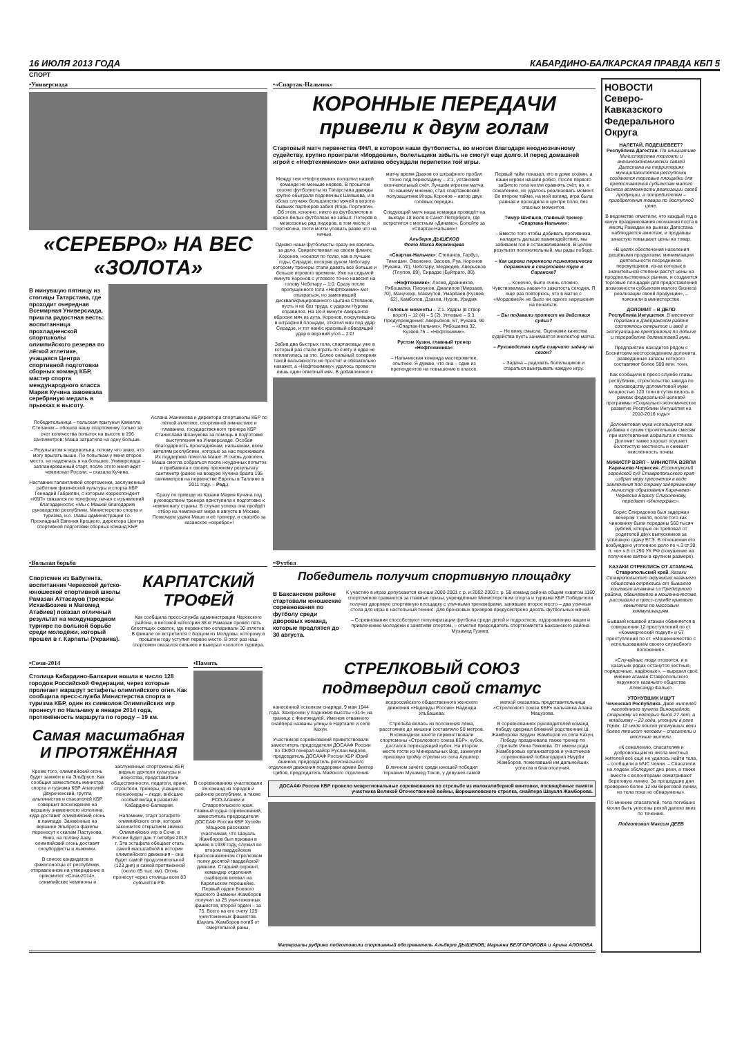16 ИЮЛЯ 2013 ГОДА КАБАРДИНО-БАЛКАРСКАЯ ПРАВДА КБП 5
СПОРТ
•Универсиада
«СЕРЕБРО» НА ВЕС «ЗОЛОТА»
В минувшую пятницу из столицы Татарстана, где проходит очередная Всемирная Универсиада, пришла радостная весть: воспитанница прохладненской спортшколы олимпийского резерва по лёгкой атлетике, учащаяся Центра спортивной подготовки сборных команд КБР, мастер спорта международного класса Мария Кучина завоевала серебряную медаль в прыжках в высоту.
Победительница – польская прыгунья Камилла Степанюк – обошла нашу спортсменку только за счет количества попыток на высоте в 196 сантиметров: Маша затратила на одну больше.
– Результатом я недовольна, потому что знаю, что могу прыгать выше. По попыткам у меня второе место, но надеялась я на большее. Универсиада – запланированный старт, после этого меня ждёт чемпионат России, – сказала Кучина.
Наставник талантливой спортсменки, заслуженный работник физической культуры и спорта КБР Геннадий Габрилян, с которым корреспондент «КБП» связался по телефону, начал с изъявлений благодарности: «Мы с Машей благодарим руководство республики, Министерство спорта и туризма, и.о. главы администрации г.о. Прохладный Евгения Крецкого, директора Центра спортивной подготовки сборных команд КБР Аслана Жанимова и директора спортшколы КБР по лёгкой атлетике, спортивной гимнастике и плаванию, государственного тренера КБР Станислава Шханукова за помощь в подготовке выступления на Универсиаде. Особая благодарность прохладнянам, нальчанам, всем жителям республики, которые за нас переживали. Их поддержка помогла Маше. Я очень доволен, Маша смогла собраться после неудачных попыток и прибавила к своему прежнему результату сантиметр (ранее на воздухе Кучина брала 195 сантиметров на первенстве Европы в Таллине в 2011 году. – Ред.).
Сразу по приезде из Казани Мария Кучина под руководством тренера приступила к подготовке к чемпионату страны. В случае успеха она пройдёт отбор на чемпионат мира в августе в Москве. Пожелаем удачи Маше и её тренеру, и спасибо за казанское «серебро»!
•«Спартак-Нальчик»
КОРОННЫЕ ПЕРЕДАЧИ
привели к двум голам
Стартовый матч первенства ФНЛ, в котором наши футболисты, во многом благодаря неоднозначному судейству, крупно проиграли «Мордовии», болельщики забыть не смогут еще долго. И перед домашней игрой с «Нефтехимиком» они активно обсуждали перипетии той игры.
Между тем «Нефтехимик» попортил нашей команде не меньше нервов. В прошлом сезоне футболисты из Татарстана дважды крупно обыграли подопечных Шипшева, и в обоих случаях большинство мячей в ворота бывших партнёров забил Игорь Портнягин. Об этом, конечно, никто из футболистов в красно-белых футболках не забыл. Потеряв в межсезонье ряд лидеров, в том числе и Портнягина, гости могли уповать разве что на ничью.
Однако наши футболисты сразу же взялись за дело. Свирепствовал на своем фланге Коронов, носился по полю, как в лучшие годы, Сирадзе, воспряв духом Чеботару, которому тренеры стали давать всё больше и больше игрового времени. Уже на седьмой минуте Коронов с углового точно навесил на голову Чеботару – 1:0. Сразу после пропущенного гола «Нефтехимик» мог отыграться, но заменивший дисквалифицированного Цыгана Степанов, пусть и не без труда, с ударом Нурова справился. На 18-й минуте Аверьянов вбросил мяч из аута, Коронов, покрутившись в штрафной площади, откатил мяч под удар Сирадзе, и тот нанёс красивый обводящий удар в верхний угол – 2:0!
Забив два быстрых гола, спартаковцы уже в который раз стали играть по счёту и едва не поплатились за это. Более сильный соперник такой вальяжности не простит и обязательно накажет, а «Нефтехимику» удалось провести лишь один ответный мяч. В добавленное к матчу время Дзахов со штрафного пробил точно под перекладину – 2:1, установив окончательный счёт. Лучшим игроком матча, по нашему мнению, стал спартаковский полузащитник Игорь Коронов – автор двух голевых передач.
Следующий матч наша команда проведёт на выезде 18 июля в Санкт-Петербурге, где встретится с местным «Динамо». Болейте за «Спартак-Нальчик»!
Альберт ДЫШЕКОВ
Фото Макса Керженцева
«Спартак-Нальчик»: Степанов, Гарбуз, Тимошин, Овсиенко, Засеев, Руа, Коронов (Рухаиа, 70), Чеботару, Медведев, Аверьянов (Тлупов, 89), Сирадзе (Буйтраго, 80).
«Нефтехимик»: Лосев, Дранников, Рябошапка, Пискунов, Джалилов (Мирзаев, 70), Манучехр, Махмутов, Умарбаев (Кузяев, 62), Камболов, Дзахов, Нуров, Уридия.
Голевые моменты – 2:1. Удары (в створ ворот) – 12 (4) – 5 (2). Угловые – 6:3. Предупреждения: Аверьянов, 57, Рухаиа, 90 – «Спартак-Нальчик»; Рябошапка 32, Кузяев,75 – «Нефтехимик».
Рустэм Хузин, главный тренер «Нефтехимика»:
– Нальчикская команда мастеровитее, опытнее. Я думаю, что она – один из претендентов на повышение в классе. Первый тайм показал, кто в доме хозяин, а наши игроки начали робко. После первого забитого гола могли сравнять счёт, но, к сожалению, не удалось реализовать момент. Во втором тайме, на мой взгляд, игра была равная и проходила в центре поля, без опасных моментов.
Тимур Шипшев, главный тренер «Спартака-Нальчик»:
– Вместо того чтобы добивать противника, наладить дальше взаимодействие, мы забиваем гол и останавливаемся. В целом результат положительный, мы рады победе.
– Как игроки перенесли психологически поражение в стартовом туре в Саранске?
– Конечно, было очень сложно. Чувствовалась какая-то зажатость сегодня. Я ещё раз повторюсь, что в матче с «Мордовией» не было ни одного нарушения на пенальти.
– Вы подавали протест на действия судьи?
– Не вижу смысла. Оценками качества судейства пусть занимается инспектор матча.
– Руководство клуба озвучило задачу на сезон?
– Задача – радовать болельщиков и стараться выигрывать каждую игру.
•Вольная борьба
Спортсмен из Бабугента, воспитанник Черекской детско-юношеской спортивной школы Рамазан Аттасауов (тренеры ИсхакБозиев и Магомед Атабиев) показал отличный результат на международном турнире по вольной борьбе среди молодёжи, который прошёл в г. Карпаты (Украина).
КАРПАТСКИЙ ТРОФЕЙ
Как сообщила пресс-служба администрации Черекского района, в весовой категории 38 кг Рамазан провёл пять блестящих схваток, где первенство оспаривали 30 атлетов. В финале он встретился с борцом из Молдовы, которому в прошлом году уступил первое место. В этот раз наш спортсмен оказался сильнее и выиграл «золото» турнира.
•Футбол
Победитель получит спортивную площадку
В Баксанском районе стартовали юношеские соревнования по футболу среди дворовых команд, которые продлятся до 30 августа.
К участию в играх допускаются юноши 2000-2001 г. р. и 2002-2003 г. р. 58 команд района общим охватом 1160 спортсменов сражаются за главные призы, учреждённые Министерством спорта и туризма КБР. Победители получат дворовую спортивную площадку с уличными тренажёрами, занявшие второе место – два уличных стола для игры в настольный теннис. Для бронзовых призёров предусмотрено десять футбольных мячей.
– Соревнования способствуют популяризации футбола среди детей и подростков, оздоровлению нации и привлечению молодёжи к занятиям спортом, – отметил председатель спорткомитета Баксанского района Мухамед Гузиев.
•Сочи-2014
Столица Кабардино-Балкарии вошла в число 128 городов Российской Федерации, через которые пролегает маршрут эстафеты олимпийского огня. Как сообщила пресс-служба Министерства спорта и туризма КБР, один из символов Олимпийских игр пронесут по Нальчику в январе 2014 года, протяжённость маршрута по городу – 19 км.
Самая масштабная И ПРОТЯЖЁННАЯ
Кроме того, олимпийский огонь будет зажжён и на Эльбрусе. Как сообщил заместитель министра спорта и туризма КБР Анатолий Двуреченский, группа альпинистов и спасателей КБР совершит восхождение на вершину знаменитого исполина, куда доставит олимпийский огонь в лампаде. Зажжённые на вершине Эльбруса факелы перенесут к скалам Пастухова. Вниз, на поляну Азау, олимпийский огонь доставят сноубордисты и лыжники.
В списке кандидатов в факелоносцы от республики, отправленном на утверждение в оргкомитет «Сочи-2014», олимпийские чемпионы и заслуженные спортсмены КБР, видные деятели культуры и искусства, представители общественности, педагоги, врачи, строители, тренеры, учащиеся, пенсионеры – люди, внёсшие особый вклад в развитие Кабардино-Балкарии.
Напомним, старт эстафете олимпийского огня, которая закончится открытием зимних Олимпийских игр в Сочи, в России будет дан 7 октября 2013 г. Эта эстафета обещает стать самой масштабной в истории олимпийского движения – она будет самой продолжительной (123 дня) и самой протяжённой (около 65 тыс. км). Огонь пронесут через столицы всех 83 субъектов РФ.
•Память
СТРЕЛКОВЫЙ СОЮЗ
подтвердил свой статус
нанесённой осколком снаряда, 9 мая 1944 года. Захоронен у подножия высоты «314» на границе с Финляндией. Именем отважного снайпера названы улицы в Нарткале и селе Кахун.
Участников соревнований приветствовали заместитель председателя ДОСААФ России по СКФО генерал-майор Руслан Бедоев, председатель ДОСААФ России КБР Юрий Ашинов, председатель регионального отделения движения поддержки армии Виктор Цибов, председатель Майского отделения всероссийского общественного женского движения «Надежды России» Надежда Ульбашева.
Стрельба велась из положения лёжа, расстояние до мишени составляло 50 метров. В командном зачёте первенствовали спортсмены «Стрелкового союза КБР», кубок, достался переходящий кубок. На втором месте гости из Минеральных Вод, замкнули призовую тройку стрелки из села Аушигер.
В личном зачёте среди юношей победил терчанин Мухамед Токов, у девушек самой меткой оказалась представительница «Стрелкового союза КБР» нальчанка Алана Мацухова.
В соревнованиях руководителей команд победу одержал ближний родственник Ш. Жамборова Заудин Жамборов из села Кахун. Победу праздновала также тренер по стрельбе Инна Геккиева. От имени рода Жамборовых организаторов и участников соревнований поблагодарил Наурби Жамборов, пожелавший им дальнейших успехов и благополучия.
В соревнованиях участвовали 15 команд из городов и районов республики, а также РСО-Алании и Ставропольского края. Главный судья соревнований, заместитель председателя ДОССАФ России КБР Хусейн Мацухов рассказал участникам, что Шауаль Жамборов был призван в армию в 1939 году, служил во втором гвардейском Краснознаменном стрелковом полку десятой гвардейской дивизии. Старший сержант, командир отделения снайперов воевал на Карельском перешейке. Первый орден Боевого Красного Знамени Жамборов получил за 25 уничтоженных фашистов, второй орден – за 75. Всего на его счету 125 уничтоженных фашистов. Шауаль Жамборов погиб от смертельной раны,
ДОСААФ России КБР провело межрегиональные соревнования по стрельбе из малокалиберной винтовки, посвящённые памяти участника Великой Отечественной войны, Ворошиловского стрелка, снайпера Шауаля Жамборова.
Материалы рубрики подготовили спортивный обозреватель Альберт ДЫШЕКОВ, Марьяна БЕЛГОРОКОВА и Арина АЛОКОВА
НОВОСТИ
Северо-
Кавказского
Федерального
Округа
НАЛЕТАЙ, ПОДЕШЕВЕЕТ?
Республика Дагестан. По инициативе Министерства торговли и внешнеэкономических связей Дагестана на территориях муниципалитетов республики создаются торговые площадки для предоставления субъектам малого бизнеса возможности реализации своей продукции, а потребителям – приобретения товара по доступной цене.
В ведомстве отметили, что каждый год в канун праздникования окончания поста в месяц Рамадан на рынках Дагестана наблюдается ажиотаж, и продавцы зачастую повышают цены на товар.
«В целях обеспечения населения дешёвыми продуктами, минимизации деятельности посредников-перекупщиков, из-за которых в значительной степени растут цены на продовольственных рынках, и создаются торговые площадки для предоставления возможности субъектам малого бизнеса реализации своей продукции», – пояснили в министерстве.
ДОЛОМИТ – В ДЕЛО
Республика Ингушетия. В местечке Горабани в Джейрахском районе состоялось открытие и ввод в эксплуатацию предприятия по добыче и переработке доломитовой муки.
Предприятие находится рядом с Боснитским месторождением доломита, разведанные запасы которого составляют более 500 млн. тонн.
Как сообщили в пресс-службе главы республики, строительство завода по производству доломитовой муки мощностью 120 тонн в сутки велось в рамках федеральной целевой программы «Социально-экономическое развитие Республики Ингушетия на 2010-2016 годы»
Доломитовая мука используется как добавка к сухим строительным смесям при изготовлении асфальта и стекла. Доломит также хорошо осушает болотистую местность и снижает окислённость почвы.
МИНИСТР ВЗЯЛ – МИНИСТРА ВЗЯЛИ
Карачаево-Черкесия. Ессентукский городской суд Ставропольского края избрал меру пресечения в виде заключения под стражу задержанному министру образования Карачаево-Черкесии Борису Спиридонову, передает «Интерфакс».
Борис Спиридонов был задержан вечером 7 июля, после того как чиновнику были переданы 560 тысяч рублей, которые он требовал от родителей двух выпускников за успешную сдачу ЕГЭ. В отношении его возбуждено уголовное дело по ч.3 ст.30, п. «в» ч.5 ст.290 УК РФ (покушение на получение взятки в крупном размере).
КАЗАКИ ОТРЕКЛИСЬ ОТ АТАМАНА
Ставропольский край. Казаки Ставропольского окружного казачьего общества отреклись от бывшего кошевого атамана из Предгорного района, обвиняемого в мошенничестве, рассказали в пресс-службе краевого комитета по массовым коммуникациям.
Бывший кошевой атаман обвиняется в совершении 12 преступлений по ст. «Коммерческий подкуп» и 67 преступлений по ст. «Мошенничество с использованием своего служебного положения».
«Случайные люди отсеются, и в казачьих рядах останутся честные, порядочные, надёжные», – выразил своё мнение атаман Ставропольского окружного казачьего общества Александр Фалько.
УТОНУВШИХ ИЩУТ
Чеченская Республика. Двое жителей населённого пункта Виноградное, старшему из которых было 27 лет, а младшему – 22 года, утонули в реке Терек. 12 июля поиски утонувших вели более пятисот человек – спасатели и местные жители.
«К сожалению, спасателям и добровольцам из числа местных жителей всё ещё не удалось найти тела, – сообщили в МЧС Чечни. – Спасатели на лодках обследуют дно реки, а также вместе с волонтёрами осматривают береговую линию. За прошедшие дни проверено более 12 км береговой линии, но тела пока не обнаружены».
По мнению спасателей, тела погибших могли быть унесены рекой далеко вниз по течению.
Подготовил Максим ДЕЕВ